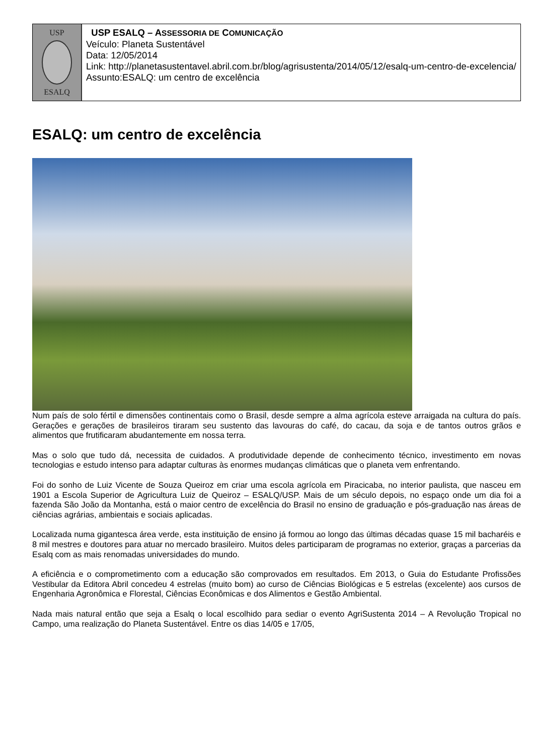USP
ESALQ
USP ESALQ – ASSESSORIA DE COMUNICAÇÃO
Veículo: Planeta Sustentável
Data: 12/05/2014
Link: http://planetasustentavel.abril.com.br/blog/agrisustenta/2014/05/12/esalq-um-centro-de-excelencia/
Assunto:ESALQ: um centro de excelência
ESALQ: um centro de excelência
Num país de solo fértil e dimensões continentais como o Brasil, desde sempre a alma agrícola esteve arraigada na cultura do país. Gerações e gerações de brasileiros tiraram seu sustento das lavouras do café, do cacau, da soja e de tantos outros grãos e alimentos que frutificaram abudantemente em nossa terra.
Mas o solo que tudo dá, necessita de cuidados. A produtividade depende de conhecimento técnico, investimento em novas tecnologias e estudo intenso para adaptar culturas às enormes mudanças climáticas que o planeta vem enfrentando.
Foi do sonho de Luiz Vicente de Souza Queiroz em criar uma escola agrícola em Piracicaba, no interior paulista, que nasceu em 1901 a Escola Superior de Agricultura Luiz de Queiroz – ESALQ/USP. Mais de um século depois, no espaço onde um dia foi a fazenda São João da Montanha, está o maior centro de excelência do Brasil no ensino de graduação e pós-graduação nas áreas de ciências agrárias, ambientais e sociais aplicadas.
Localizada numa gigantesca área verde, esta instituição de ensino já formou ao longo das últimas décadas quase 15 mil bacharéis e 8 mil mestres e doutores para atuar no mercado brasileiro. Muitos deles participaram de programas no exterior, graças a parcerias da Esalq com as mais renomadas universidades do mundo.
A eficiência e o comprometimento com a educação são comprovados em resultados. Em 2013, o Guia do Estudante Profissões Vestibular da Editora Abril concedeu 4 estrelas (muito bom) ao curso de Ciências Biológicas e 5 estrelas (excelente) aos cursos de Engenharia Agronômica e Florestal, Ciências Econômicas e dos Alimentos e Gestão Ambiental.
Nada mais natural então que seja a Esalq o local escolhido para sediar o evento AgriSustenta 2014 – A Revolução Tropical no Campo, uma realização do Planeta Sustentável. Entre os dias 14/05 e 17/05,